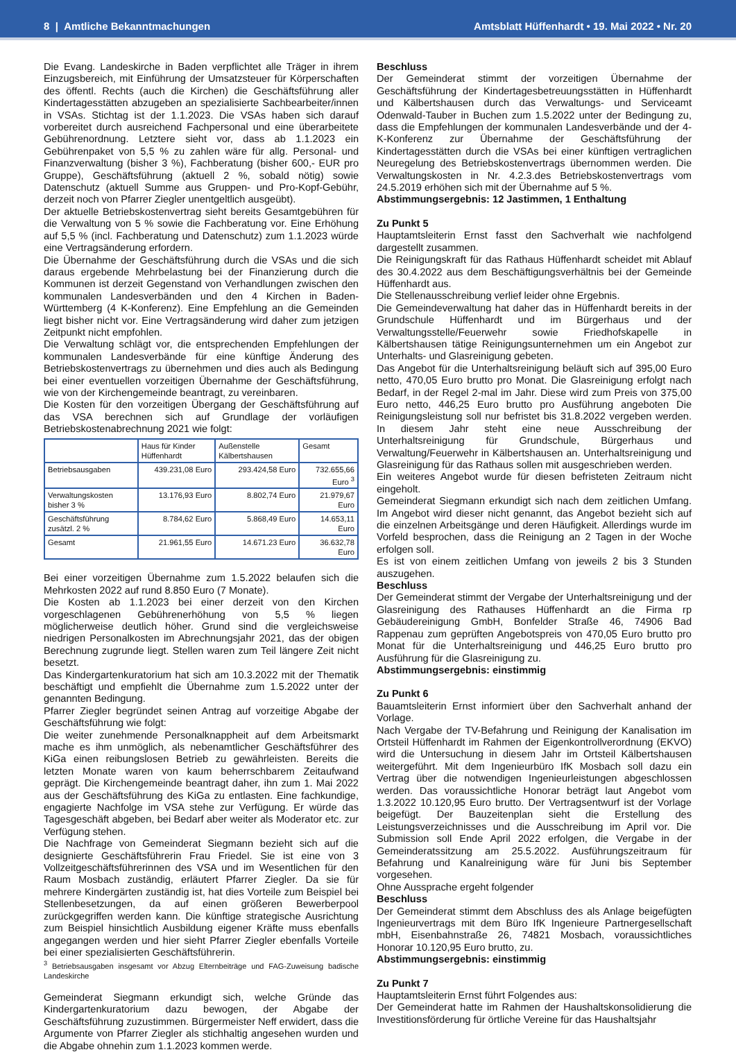8 | Amtliche Bekanntmachungen Amtsblatt Hüffenhardt • 19. Mai 2022 • Nr. 20
Die Evang. Landeskirche in Baden verpflichtet alle Träger in ihrem Einzugsbereich, mit Einführung der Umsatzsteuer für Körperschaften des öffentl. Rechts (auch die Kirchen) die Geschäftsführung aller Kindertagesstätten abzugeben an spezialisierte Sachbearbeiter/innen in VSAs. Stichtag ist der 1.1.2023. Die VSAs haben sich darauf vorbereitet durch ausreichend Fachpersonal und eine überarbeitete Gebührenordnung. Letztere sieht vor, dass ab 1.1.2023 ein Gebührenpaket von 5,5 % zu zahlen wäre für allg. Personal- und Finanzverwaltung (bisher 3 %), Fachberatung (bisher 600,- EUR pro Gruppe), Geschäftsführung (aktuell 2 %, sobald nötig) sowie Datenschutz (aktuell Summe aus Gruppen- und Pro-Kopf-Gebühr, derzeit noch von Pfarrer Ziegler unentgeltlich ausgeübt).
Der aktuelle Betriebskostenvertrag sieht bereits Gesamtgebühren für die Verwaltung von 5 % sowie die Fachberatung vor. Eine Erhöhung auf 5,5 % (incl. Fachberatung und Datenschutz) zum 1.1.2023 würde eine Vertragsänderung erfordern.
Die Übernahme der Geschäftsführung durch die VSAs und die sich daraus ergebende Mehrbelastung bei der Finanzierung durch die Kommunen ist derzeit Gegenstand von Verhandlungen zwischen den kommunalen Landesverbänden und den 4 Kirchen in Baden-Württemberg (4 K-Konferenz). Eine Empfehlung an die Gemeinden liegt bisher nicht vor. Eine Vertragsänderung wird daher zum jetzigen Zeitpunkt nicht empfohlen.
Die Verwaltung schlägt vor, die entsprechenden Empfehlungen der kommunalen Landesverbände für eine künftige Änderung des Betriebskostenvertrags zu übernehmen und dies auch als Bedingung bei einer eventuellen vorzeitigen Übernahme der Geschäftsführung, wie von der Kirchengemeinde beantragt, zu vereinbaren.
Die Kosten für den vorzeitigen Übergang der Geschäftsführung auf das VSA berechnen sich auf Grundlage der vorläufigen Betriebskostenabrechnung 2021 wie folgt:
| | Haus für Kinder Hüffenhardt | Außenstelle Kälbertshausen | Gesamt |
| --- | --- | --- | --- |
| Betriebsausgaben | 439.231,08 Euro | 293.424,58 Euro | 732.655,66 Euro <sup>3</sup> |
| Verwaltungskosten bisher 3 % | 13.176,93 Euro | 8.802,74 Euro | 21.979,67 Euro |
| Geschäftsführung zusätzl. 2 % | 8.784,62 Euro | 5.868,49 Euro | 14.653,11 Euro |
| Gesamt | 21.961,55 Euro | 14.671.23 Euro | 36.632,78 Euro |
Bei einer vorzeitigen Übernahme zum 1.5.2022 belaufen sich die Mehrkosten 2022 auf rund 8.850 Euro (7 Monate).
Die Kosten ab 1.1.2023 bei einer derzeit von den Kirchen vorgeschlagenen Gebührenerhöhung von 5,5 % liegen möglicherweise deutlich höher. Grund sind die vergleichsweise niedrigen Personalkosten im Abrechnungsjahr 2021, das der obigen Berechnung zugrunde liegt. Stellen waren zum Teil längere Zeit nicht besetzt.
Das Kindergartenkuratorium hat sich am 10.3.2022 mit der Thematik beschäftigt und empfiehlt die Übernahme zum 1.5.2022 unter der genannten Bedingung.
Pfarrer Ziegler begründet seinen Antrag auf vorzeitige Abgabe der Geschäftsführung wie folgt:
Die weiter zunehmende Personalknappheit auf dem Arbeitsmarkt mache es ihm unmöglich, als nebenamtlicher Geschäftsführer des KiGa einen reibungslosen Betrieb zu gewährleisten. Bereits die letzten Monate waren von kaum beherrschbarem Zeitaufwand geprägt. Die Kirchengemeinde beantragt daher, ihn zum 1. Mai 2022 aus der Geschäftsführung des KiGa zu entlasten. Eine fachkundige, engagierte Nachfolge im VSA stehe zur Verfügung. Er würde das Tagesgeschäft abgeben, bei Bedarf aber weiter als Moderator etc. zur Verfügung stehen.
Die Nachfrage von Gemeinderat Siegmann bezieht sich auf die designierte Geschäftsführerin Frau Friedel. Sie ist eine von 3 Vollzeitgeschäftsführerinnen des VSA und im Wesentlichen für den Raum Mosbach zuständig, erläutert Pfarrer Ziegler. Da sie für mehrere Kindergärten zuständig ist, hat dies Vorteile zum Beispiel bei Stellenbesetzungen, da auf einen größeren Bewerberpool zurückgegriffen werden kann. Die künftige strategische Ausrichtung zum Beispiel hinsichtlich Ausbildung eigener Kräfte muss ebenfalls angegangen werden und hier sieht Pfarrer Ziegler ebenfalls Vorteile bei einer spezialisierten Geschäftsführerin.
<sup>3</sup> Betriebsausgaben insgesamt vor Abzug Elternbeiträge und FAG-Zuweisung badische Landeskirche
Gemeinderat Siegmann erkundigt sich, welche Gründe das Kindergartenkuratorium dazu bewogen, der Abgabe der Geschäftsführung zuzustimmen. Bürgermeister Neff erwidert, dass die Argumente von Pfarrer Ziegler als stichhaltig angesehen wurden und die Abgabe ohnehin zum 1.1.2023 kommen werde.
Beschluss
Der Gemeinderat stimmt der vorzeitigen Übernahme der Geschäftsführung der Kindertagesbetreuungsstätten in Hüffenhardt und Kälbertshausen durch das Verwaltungs- und Serviceamt Odenwald-Tauber in Buchen zum 1.5.2022 unter der Bedingung zu, dass die Empfehlungen der kommunalen Landesverbände und der 4-K-Konferenz zur Übernahme der Geschäftsführung der Kindertagesstätten durch die VSAs bei einer künftigen vertraglichen Neuregelung des Betriebskostenvertrags übernommen werden. Die Verwaltungskosten in Nr. 4.2.3.des Betriebskostenvertrags vom 24.5.2019 erhöhen sich mit der Übernahme auf 5 %.
Abstimmungsergebnis: 12 Jastimmen, 1 Enthaltung
Zu Punkt 5
Hauptamtsleiterin Ernst fasst den Sachverhalt wie nachfolgend dargestellt zusammen.
Die Reinigungskraft für das Rathaus Hüffenhardt scheidet mit Ablauf des 30.4.2022 aus dem Beschäftigungsverhältnis bei der Gemeinde Hüffenhardt aus.
Die Stellenausschreibung verlief leider ohne Ergebnis.
Die Gemeindeverwaltung hat daher das in Hüffenhardt bereits in der Grundschule Hüffenhardt und im Bürgerhaus und der Verwaltungsstelle/Feuerwehr sowie Friedhofskapelle in Kälbertshausen tätige Reinigungsunternehmen um ein Angebot zur Unterhalts- und Glasreinigung gebeten.
Das Angebot für die Unterhaltsreinigung beläuft sich auf 395,00 Euro netto, 470,05 Euro brutto pro Monat. Die Glasreinigung erfolgt nach Bedarf, in der Regel 2-mal im Jahr. Diese wird zum Preis von 375,00 Euro netto, 446,25 Euro brutto pro Ausführung angeboten Die Reinigungsleistung soll nur befristet bis 31.8.2022 vergeben werden. In diesem Jahr steht eine neue Ausschreibung der Unterhaltsreinigung für Grundschule, Bürgerhaus und Verwaltung/Feuerwehr in Kälbertshausen an. Unterhaltsreinigung und Glasreinigung für das Rathaus sollen mit ausgeschrieben werden.
Ein weiteres Angebot wurde für diesen befristeten Zeitraum nicht eingeholt.
Gemeinderat Siegmann erkundigt sich nach dem zeitlichen Umfang. Im Angebot wird dieser nicht genannt, das Angebot bezieht sich auf die einzelnen Arbeitsgänge und deren Häufigkeit. Allerdings wurde im Vorfeld besprochen, dass die Reinigung an 2 Tagen in der Woche erfolgen soll.
Es ist von einem zeitlichen Umfang von jeweils 2 bis 3 Stunden auszugehen.
Beschluss
Der Gemeinderat stimmt der Vergabe der Unterhaltsreinigung und der Glasreinigung des Rathauses Hüffenhardt an die Firma rp Gebäudereinigung GmbH, Bonfelder Straße 46, 74906 Bad Rappenau zum geprüften Angebotspreis von 470,05 Euro brutto pro Monat für die Unterhaltsreinigung und 446,25 Euro brutto pro Ausführung für die Glasreinigung zu.
Abstimmungsergebnis: einstimmig
Zu Punkt 6
Bauamtsleiterin Ernst informiert über den Sachverhalt anhand der Vorlage.
Nach Vergabe der TV-Befahrung und Reinigung der Kanalisation im Ortsteil Hüffenhardt im Rahmen der Eigenkontrollverordnung (EKVO) wird die Untersuchung in diesem Jahr im Ortsteil Kälbertshausen weitergeführt. Mit dem Ingenieurbüro IfK Mosbach soll dazu ein Vertrag über die notwendigen Ingenieurleistungen abgeschlossen werden. Das voraussichtliche Honorar beträgt laut Angebot vom 1.3.2022 10.120,95 Euro brutto. Der Vertragsentwurf ist der Vorlage beigefügt. Der Bauzeitenplan sieht die Erstellung des Leistungsverzeichnisses und die Ausschreibung im April vor. Die Submission soll Ende April 2022 erfolgen, die Vergabe in der Gemeinderatssitzung am 25.5.2022. Ausführungszeitraum für Befahrung und Kanalreinigung wäre für Juni bis September vorgesehen.
Ohne Aussprache ergeht folgender
Beschluss
Der Gemeinderat stimmt dem Abschluss des als Anlage beigefügten Ingenieurvertrags mit dem Büro IfK Ingenieure Partnergesellschaft mbH, Eisenbahnstraße 26, 74821 Mosbach, voraussichtliches Honorar 10.120,95 Euro brutto, zu.
Abstimmungsergebnis: einstimmig
Zu Punkt 7
Hauptamtsleiterin Ernst führt Folgendes aus:
Der Gemeinderat hatte im Rahmen der Haushaltskonsolidierung die Investitionsförderung für örtliche Vereine für das Haushaltsjahr